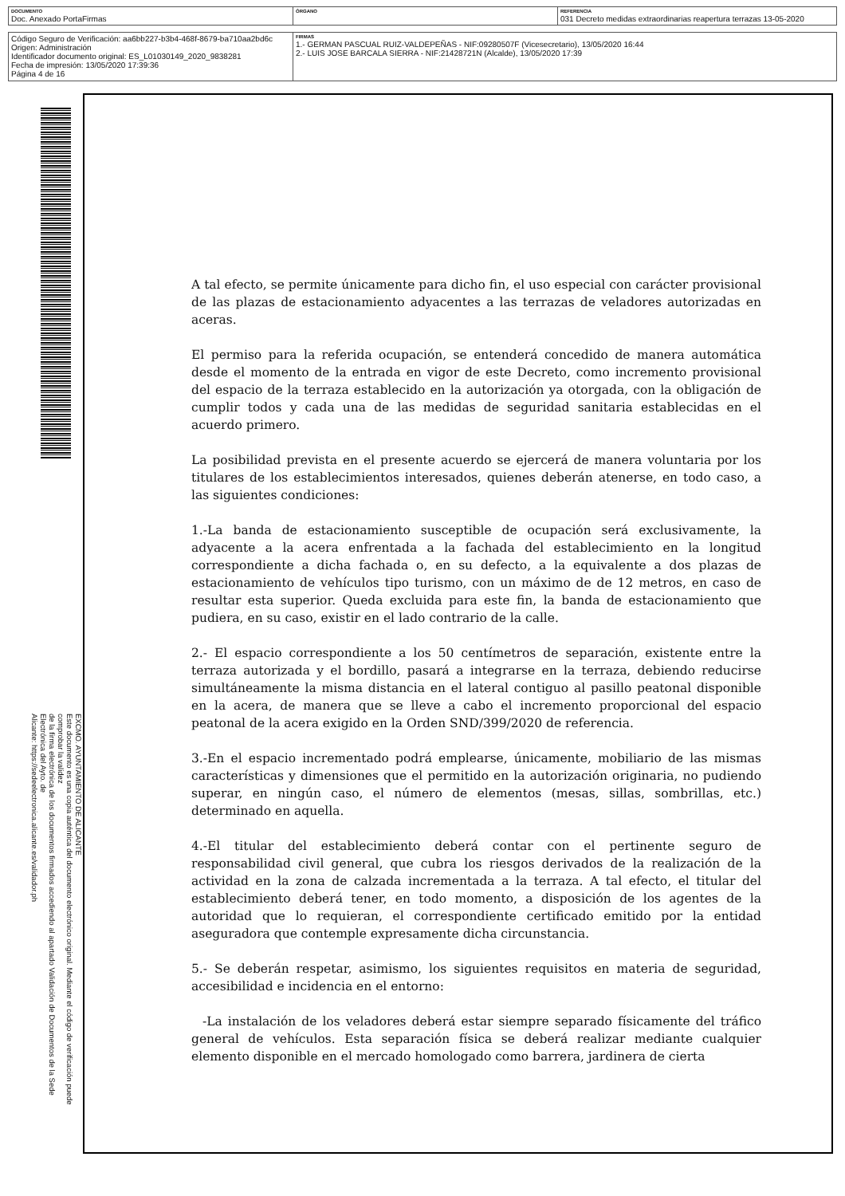| DOCUMENTO Doc. Anexado PortaFirmas | ÓRGANO | REFERENCIA 031 Decreto medidas extraordinarias reapertura terrazas 13-05-2020 |
| Código Seguro de Verificación: aa6bb227-b3b4-468f-8679-ba710aa2bd6c Origen: Administración Identificador documento original: ES_L01030149_2020_9838281 Fecha de impresión: 13/05/2020 17:39:36 Página 4 de 16 | FIRMAS 1.- GERMAN PASCUAL RUIZ-VALDEPEÑAS - NIF:09280507F (Vicesecretario), 13/05/2020 16:44 2.- LUIS JOSE BARCALA SIERRA - NIF:21428721N (Alcalde), 13/05/2020 17:39 |
EXCMO. AYUNTAMIENTO DE ALICANTE
Este documento es una copia auténtica del documento electrónico original. Mediante el código de verificación puede comprobar la validez
de la firma electrónica de los documentos firmados accediendo al apartado Validación de Documentos de la Sede Electrónica del Ayto. de
Alicante: https://sedeelectronica.alicante.es/validador.ph
A tal efecto, se permite únicamente para dicho fin, el uso especial con carácter provisional de las plazas de estacionamiento adyacentes a las terrazas de veladores autorizadas en aceras.
El permiso para la referida ocupación, se entenderá concedido de manera automática desde el momento de la entrada en vigor de este Decreto, como incremento provisional del espacio de la terraza establecido en la autorización ya otorgada, con la obligación de cumplir todos y cada una de las medidas de seguridad sanitaria establecidas en el acuerdo primero.
La posibilidad prevista en el presente acuerdo se ejercerá de manera voluntaria por los titulares de los establecimientos interesados, quienes deberán atenerse, en todo caso, a las siguientes condiciones:
1.-La banda de estacionamiento susceptible de ocupación será exclusivamente, la adyacente a la acera enfrentada a la fachada del establecimiento en la longitud correspondiente a dicha fachada o, en su defecto, a la equivalente a dos plazas de estacionamiento de vehículos tipo turismo, con un máximo de de 12 metros, en caso de resultar esta superior. Queda excluida para este fin, la banda de estacionamiento que pudiera, en su caso, existir en el lado contrario de la calle.
2.- El espacio correspondiente a los 50 centímetros de separación, existente entre la terraza autorizada y el bordillo, pasará a integrarse en la terraza, debiendo reducirse simultáneamente la misma distancia en el lateral contiguo al pasillo peatonal disponible en la acera, de manera que se lleve a cabo el incremento proporcional del espacio peatonal de la acera exigido en la Orden SND/399/2020 de referencia.
3.-En el espacio incrementado podrá emplearse, únicamente, mobiliario de las mismas características y dimensiones que el permitido en la autorización originaria, no pudiendo superar, en ningún caso, el número de elementos (mesas, sillas, sombrillas, etc.) determinado en aquella.
4.-El titular del establecimiento deberá contar con el pertinente seguro de responsabilidad civil general, que cubra los riesgos derivados de la realización de la actividad en la zona de calzada incrementada a la terraza. A tal efecto, el titular del establecimiento deberá tener, en todo momento, a disposición de los agentes de la autoridad que lo requieran, el correspondiente certificado emitido por la entidad aseguradora que contemple expresamente dicha circunstancia.
5.- Se deberán respetar, asimismo, los siguientes requisitos en materia de seguridad, accesibilidad e incidencia en el entorno:
-La instalación de los veladores deberá estar siempre separado físicamente del tráfico general de vehículos. Esta separación física se deberá realizar mediante cualquier elemento disponible en el mercado homologado como barrera, jardinera de cierta